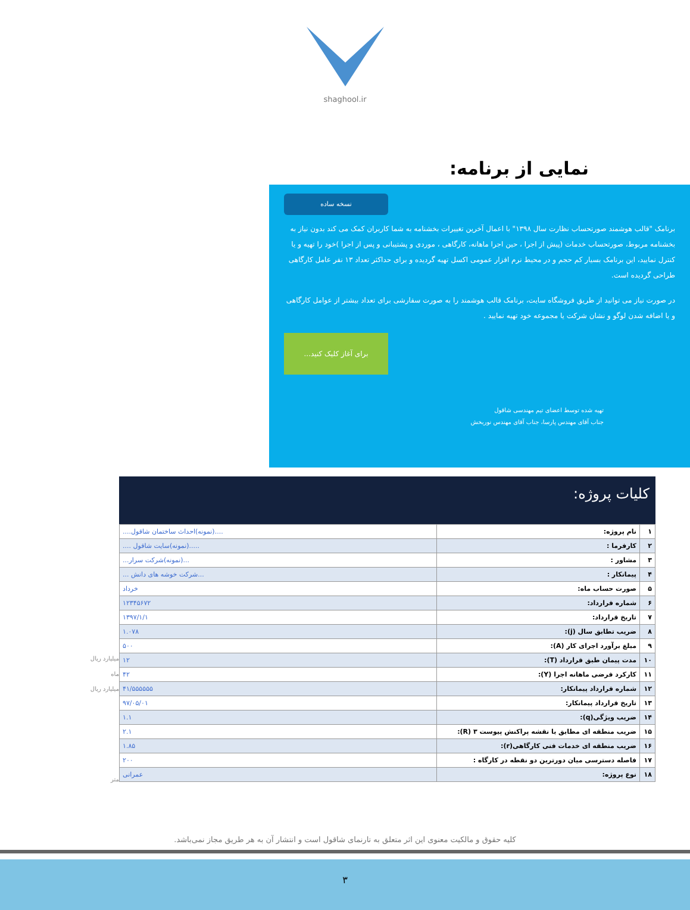shaghool.ir
نمایی از برنامه:
نسخه ساده
برنامک "قالب هوشمند صورتحساب نظارت سال ۱۳۹۸" با اعمال آخرین تغییرات بخشنامه به شما کاربران کمک می کند بدون نیاز به بخشنامه مربوط، صورتحساب خدمات (پیش از اجرا ، حین اجرا ماهانه، کارگاهی ، موردی و پشتیبانی و پس از اجرا )خود را تهیه و یا کنترل نمایید، این برنامک بسیار کم حجم و در محیط نرم افزار عمومی اکسل تهیه گردیده و برای حداکثر تعداد ۱۳ نفر عامل کارگاهی طراحی گردیده است.
در صورت نیاز می توانید از طریق فروشگاه سایت، برنامک قالب هوشمند را به صورت سفارشی برای تعداد بیشتر از عوامل کارگاهی و یا اضافه شدن لوگو و نشان شرکت یا مجموعه خود تهیه نمایید .
برای آغاز کلیک کنید...
تهیه شده توسط اعضای تیم مهندسی شاقول
جناب آقای مهندس پارسا، جناب آقای مهندس نوربخش
میلیارد ریال
ماه
میلیارد ریال
متر
کلیات پروژه:
| ۱ | نام پروژه: | ....(نمونه)احداث ساختمان شاقول.... |
| ۲ | کارفرما : | .....(نمونه)سایت شاقول .... |
| ۳ | مشاور : | ...(نمونه)شرکت سرار... |
| ۴ | پیمانکار : | ...شرکت خوشه های دانش ... |
| ۵ | صورت حساب ماه: | خرداد |
| ۶ | شماره قرارداد: | ۱۲۳۴۵۶۷۲ |
| ۷ | تاریخ قرارداد: | ۱۳۹۷/۱/۱ |
| ۸ | ضریب تطابق سال (j): | ۱.۰۷۸ |
| ۹ | مبلغ برآورد اجرای کار (A): | ۵۰۰ |
| ۱۰ | مدت پیمان طبق قرارداد (T): | ۱۲ |
| ۱۱ | کارکرد فرضی ماهانه اجرا (Y): | ۴۲ |
| ۱۲ | شماره قرارداد پیمانکار: | ۴۱/۵۵۵۵۵۵ |
| ۱۳ | تاریخ قرارداد پیمانکار: | ۹۷/۰۵/۰۱ |
| ۱۴ | ضریب ویژگی(q): | ۱.۱ |
| ۱۵ | ضریب منطقه ای مطابق با نقشه پراکنش پیوست ۳ (R): | ۲.۱ |
| ۱۶ | ضریب منطقه ای خدمات فنی کارگاهی(r): | ۱.۸۵ |
| ۱۷ | فاصله دسترسی میان دورترین دو نقطه در کارگاه : | ۲۰۰ |
| ۱۸ | نوع پروژه: | عمرانی |
کلیه حقوق و مالکیت معنوی این اثر متعلق به تارنمای شاقول است و انتشار آن به هر طریق مجاز نمی‌باشد.
۳